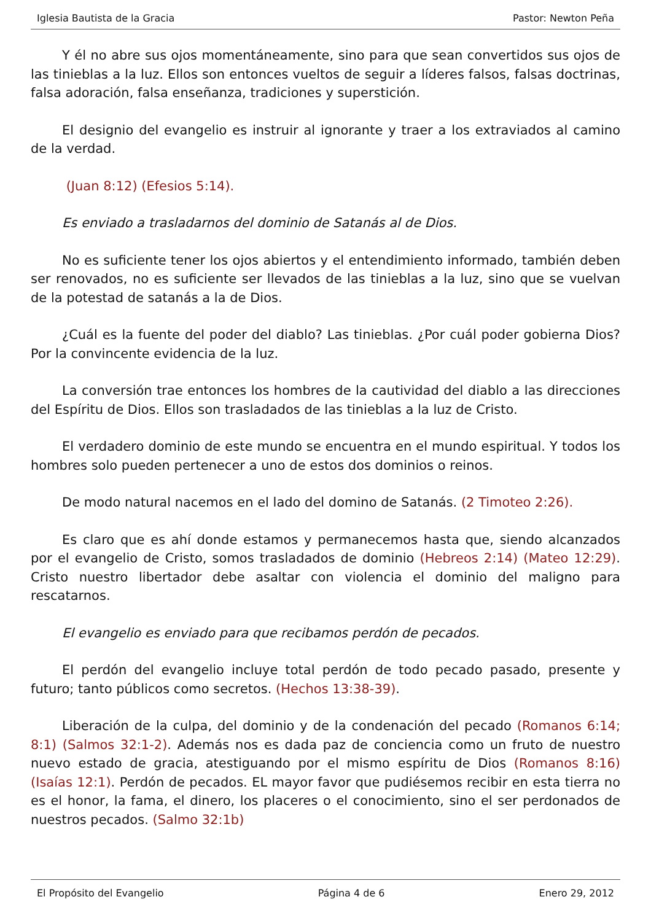Iglesia Bautista de la Gracia Pastor: Newton Peña
Y él no abre sus ojos momentáneamente, sino para que sean convertidos sus ojos de las tinieblas a la luz. Ellos son entonces vueltos de seguir a líderes falsos, falsas doctrinas, falsa adoración, falsa enseñanza, tradiciones y superstición.
El designio del evangelio es instruir al ignorante y traer a los extraviados al camino de la verdad.
(Juan 8:12) (Efesios 5:14).
Es enviado a trasladarnos del dominio de Satanás al de Dios.
No es suficiente tener los ojos abiertos y el entendimiento informado, también deben ser renovados, no es suficiente ser llevados de las tinieblas a la luz, sino que se vuelvan de la potestad de satanás a la de Dios.
¿Cuál es la fuente del poder del diablo? Las tinieblas. ¿Por cuál poder gobierna Dios? Por la convincente evidencia de la luz.
La conversión trae entonces los hombres de la cautividad del diablo a las direcciones del Espíritu de Dios. Ellos son trasladados de las tinieblas a la luz de Cristo.
El verdadero dominio de este mundo se encuentra en el mundo espiritual. Y todos los hombres solo pueden pertenecer a uno de estos dos dominios o reinos.
De modo natural nacemos en el lado del domino de Satanás. (2 Timoteo 2:26).
Es claro que es ahí donde estamos y permanecemos hasta que, siendo alcanzados por el evangelio de Cristo, somos trasladados de dominio (Hebreos 2:14) (Mateo 12:29). Cristo nuestro libertador debe asaltar con violencia el dominio del maligno para rescatarnos.
El evangelio es enviado para que recibamos perdón de pecados.
El perdón del evangelio incluye total perdón de todo pecado pasado, presente y futuro; tanto públicos como secretos. (Hechos 13:38-39).
Liberación de la culpa, del dominio y de la condenación del pecado (Romanos 6:14; 8:1) (Salmos 32:1-2). Además nos es dada paz de conciencia como un fruto de nuestro nuevo estado de gracia, atestiguando por el mismo espíritu de Dios (Romanos 8:16) (Isaías 12:1). Perdón de pecados. EL mayor favor que pudiésemos recibir en esta tierra no es el honor, la fama, el dinero, los placeres o el conocimiento, sino el ser perdonados de nuestros pecados. (Salmo 32:1b)
El Propósito del Evangelio Página 4 de 6 Enero 29, 2012